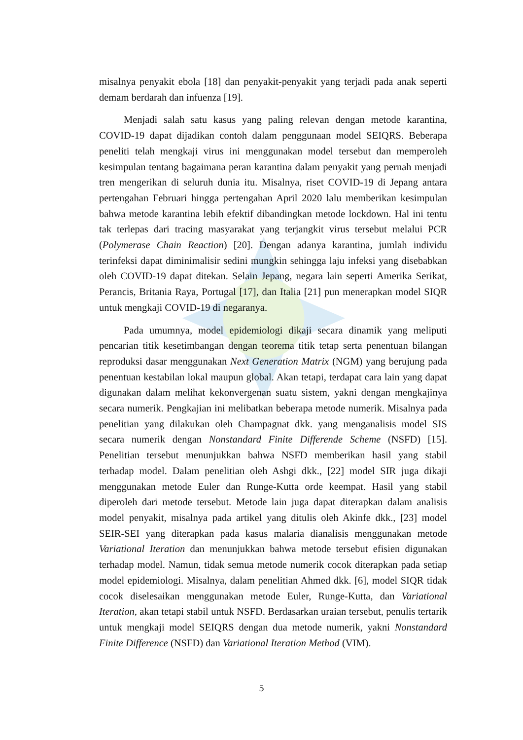misalnya penyakit ebola [18] dan penyakit-penyakit yang terjadi pada anak seperti demam berdarah dan infuenza [19].
Menjadi salah satu kasus yang paling relevan dengan metode karantina, COVID-19 dapat dijadikan contoh dalam penggunaan model SEIQRS. Beberapa peneliti telah mengkaji virus ini menggunakan model tersebut dan memperoleh kesimpulan tentang bagaimana peran karantina dalam penyakit yang pernah menjadi tren mengerikan di seluruh dunia itu. Misalnya, riset COVID-19 di Jepang antara pertengahan Februari hingga pertengahan April 2020 lalu memberikan kesimpulan bahwa metode karantina lebih efektif dibandingkan metode lockdown. Hal ini tentu tak terlepas dari tracing masyarakat yang terjangkit virus tersebut melalui PCR (Polymerase Chain Reaction) [20]. Dengan adanya karantina, jumlah individu terinfeksi dapat diminimalisir sedini mungkin sehingga laju infeksi yang disebabkan oleh COVID-19 dapat ditekan. Selain Jepang, negara lain seperti Amerika Serikat, Perancis, Britania Raya, Portugal [17], dan Italia [21] pun menerapkan model SIQR untuk mengkaji COVID-19 di negaranya.
Pada umumnya, model epidemiologi dikaji secara dinamik yang meliputi pencarian titik kesetimbangan dengan teorema titik tetap serta penentuan bilangan reproduksi dasar menggunakan Next Generation Matrix (NGM) yang berujung pada penentuan kestabilan lokal maupun global. Akan tetapi, terdapat cara lain yang dapat digunakan dalam melihat kekonvergenan suatu sistem, yakni dengan mengkajinya secara numerik. Pengkajian ini melibatkan beberapa metode numerik. Misalnya pada penelitian yang dilakukan oleh Champagnat dkk. yang menganalisis model SIS secara numerik dengan Nonstandard Finite Differende Scheme (NSFD) [15]. Penelitian tersebut menunjukkan bahwa NSFD memberikan hasil yang stabil terhadap model. Dalam penelitian oleh Ashgi dkk., [22] model SIR juga dikaji menggunakan metode Euler dan Runge-Kutta orde keempat. Hasil yang stabil diperoleh dari metode tersebut. Metode lain juga dapat diterapkan dalam analisis model penyakit, misalnya pada artikel yang ditulis oleh Akinfe dkk., [23] model SEIR-SEI yang diterapkan pada kasus malaria dianalisis menggunakan metode Variational Iteration dan menunjukkan bahwa metode tersebut efisien digunakan terhadap model. Namun, tidak semua metode numerik cocok diterapkan pada setiap model epidemiologi. Misalnya, dalam penelitian Ahmed dkk. [6], model SIQR tidak cocok diselesaikan menggunakan metode Euler, Runge-Kutta, dan Variational Iteration, akan tetapi stabil untuk NSFD. Berdasarkan uraian tersebut, penulis tertarik untuk mengkaji model SEIQRS dengan dua metode numerik, yakni Nonstandard Finite Difference (NSFD) dan Variational Iteration Method (VIM).
5